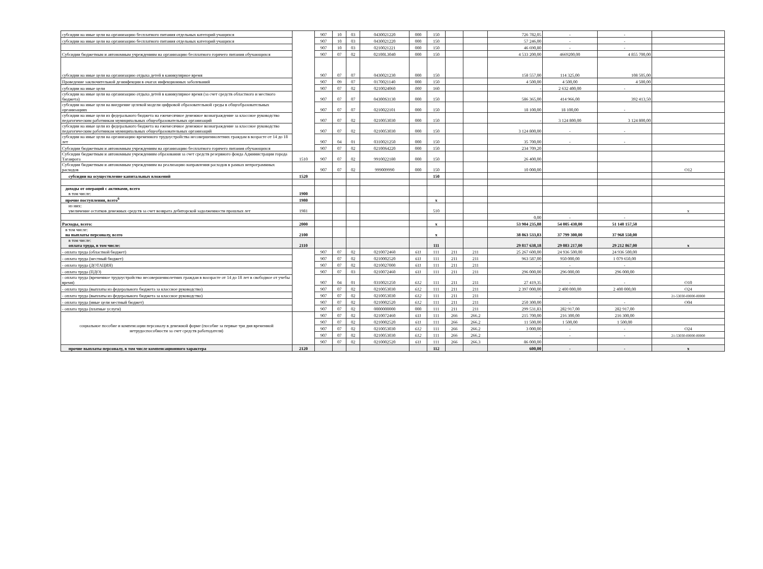| субсидии на иные цели на организацию бесплатного питания отдельных категорий учащихся | | 907 | 10 | 03 | 0430021220 | 000 | 150 | | | 726 782,05 | - | - | |
| субсидии на иные цели на организацию бесплатного питания отдельных категорий учащихся | | 907 | 10 | 03 | 0430021220 | 000 | 150 | | | 57 246,00 | - | - | |
| | | 907 | 10 | 03 | 0210021221 | 000 | 150 | | | 46 690,80 | - | - | |
| Субсидии бюджетным и автономным учреждениям на организацию бесплатного горячего питания обучающихся | | 907 | 07 | 02 | 02100L3040 | 000 | 150 | | | 4 533 200,00 | 4669200,00 | 4 855 700,00 | |
| субсидии на иные цели на организацию отдыха детей в каникулярное время | | 907 | 07 | 07 | 0430021230 | 000 | 150 | | | 158 557,00 | 114 325,00 | 108 505,00 | |
| Проведение заключительной дезинфекции в очагах инфекционных заболеваний | | 907 | 09 | 07 | 0170021140 | 000 | 150 | | | 4 500,00 | 4 500,00 | 4 500,00 | |
| субсидии на иные цели | | 907 | 07 | 02 | 0210024060 | 000 | 160 | | | - | 2 632 400,00 | - | |
| субсидии на иные цели на организацию отдыха детей в каникулярное время (за счет средств областного и местного бюджета) | | 907 | 07 | 07 | 04300S3130 | 000 | 150 | | | 586 365,00 | 414 966,00 | 392 413,50 | |
| субсидии на иные цели на внедрение целевой модели цифровой образовательной среды в общеобразовательных организациях | | 907 | 07 | 07 | 0210022101 | 000 | 150 | | | 18 100,00 | 18 100,00 | - | |
| субсидии на иные цели из федерального бюджета на ежемесячное денежное вознаграждение за классное руководство педагогическим работникам муниципальных общеобразовательных организаций | | 907 | 07 | 02 | 0210053030 | 000 | 150 | | | - | 3 124 800,00 | 3 124 800,00 | |
| субсидии на иные цели из федерального бюджета на ежемесячное денежное вознаграждение за классное руководство педагогическим работникам муниципальных общеобразовательных организаций | | 907 | 07 | 02 | 0210053030 | 000 | 150 | | | 3 124 800,00 | - | - | |
| субсидии на иные цели на организацию временного трудоустройства несовершеннолетних граждам в возрасте от 14 до 18 лет | | 907 | 04 | 01 | 0310021250 | 000 | 150 | | | 35 700,00 | - | - | |
| Субсидии бюджетным и автономным учреждениям на организацию бесплатного горячего питания обучающихся | | 907 | 07 | 02 | 02100S4220 | 000 | 150 | | | 234 709,20 | | | |
| Субсидии бюджетным и автономным учреждениям образования за счет средств резервного фонда Администрации города Таганрога | 1510 | 907 | 07 | 02 | 9910022180 | 000 | 150 | | | 26 400,00 | | | |
| Субсидии бюджетным и автономным учреждениям на реализацию направления расходов в рамках непрограммных расходов | | 907 | 07 | 02 | 999009990 | 000 | 150 | | | 10 000,00 | | | O12 |
| субсидии на осуществление капитальных вложений | 1520 | | | | | | 150 | | | | | | |
| доходы от операций с активами, всего в том числе: | 1900 | | | | | | | | | | | | |
| прочие поступления, всего<sup>6</sup> | 1980 | | | | | | x | | | | | | |
| из них: увеличение остатков денежных средств за счет возврата дебиторской задолженности прошлых лет | 1981 | | | | | | 510 | | | | | | x |
| | | | | | | | | | | 0,00 | - | - | |
| Расходы, всего: | 2000 | | | | | | x | | | 53 904 235,88 | 54 005 430,00 | 51 140 157,50 | |
| в том числе: на выплаты персоналу, всего | 2100 | | | | | | x | | | 38 863 533,83 | 37 799 300,00 | 37 968 550,00 | |
| в том числе: оплата труда, в том числе: | 2110 | | | | | | 111 | | | 29 817 638,18 | 29 083 217,00 | 29 212 867,00 | x |
| - оплата труда (областной бюджет) | | 907 | 07 | 02 | 0210072460 | 611 | 111 | 211 | 211 | 25 267 600,00 | 24 936 500,00 | 24 936 500,00 | |
| - оплата труда (местный бюджет) | | 907 | 07 | 02 | 0210002520 | 611 | 111 | 211 | 211 | 963 587,00 | 950 000,00 | 1 079 650,00 | |
| - оплата труда (ДОТАЦИЯ) | | 907 | 07 | 02 | 0210027000 | 611 | 111 | 211 | 211 | - | - | - | |
| - оплата труда (ПДО) | | 907 | 07 | 03 | 0210072460 | 611 | 111 | 211 | 211 | 296 000,00 | 296 000,00 | 296 000,00 | |
| - оплата труда (временное трудоустройство несовершеннолетних граждан в воозрасте от 14 до 18 лет в свободное от учебы время) | | 907 | 04 | 01 | 0310021250 | 612 | 111 | 211 | 211 | 27 419,35 | - | - | O10 |
| - оплата труда (выплаты из федерального бюджета за классное руководство) | | 907 | 07 | 02 | 0210053030 | 612 | 111 | 211 | 211 | 2 397 000,00 | 2 400 000,00 | 2 400 000,00 | O24 |
| - оплата труда (выплаты из федерального бюджета за классное руководство) | | 907 | 07 | 02 | 0210053030 | 612 | 111 | 211 | 211 | - | | | 21-53030-00000-00000 |
| - оплата труда (иные цели местный бюджет) | | 907 | 07 | 02 | 0210002520 | 612 | 111 | 211 | 211 | 250 300,00 | - | - | O04 |
| - оплата труда (платные услуги) | | 907 | 07 | 02 | 0000000000 | 000 | 111 | 211 | 211 | 299 531,83 | 282 917,00 | 282 917,00 | |
| социальное пособие и компенсации персоналу в денежной форме (пособие за первые три дня временной нетрудоспособности за счет средств работодателя) | | 907 | 07 | 02 | 0210072460 | 611 | 111 | 266 | 266.2 | 215 700,00 | 216 300,00 | 216 300,00 | |
| | | 907 | 07 | 02 | 0210002520 | 611 | 111 | 266 | 266.2 | 11 500,00 | 1 500,00 | 1 500,00 | |
| | | 907 | 07 | 02 | 0210053030 | 612 | 111 | 266 | 266.2 | 3 000,00 | - | - | O24 |
| | | 907 | 07 | 02 | 0210053030 | 612 | 111 | 266 | 266.2 | - | - | - | 21-53030-00000-00000 |
| | | 907 | 07 | 02 | 0210002520 | 611 | 111 | 266 | 266.3 | 86 000,00 | | | |
| прочие выплаты персоналу, в том числе компенсационного характера | 2120 | | | | | | 112 | | | 600,00 | - | - | x |